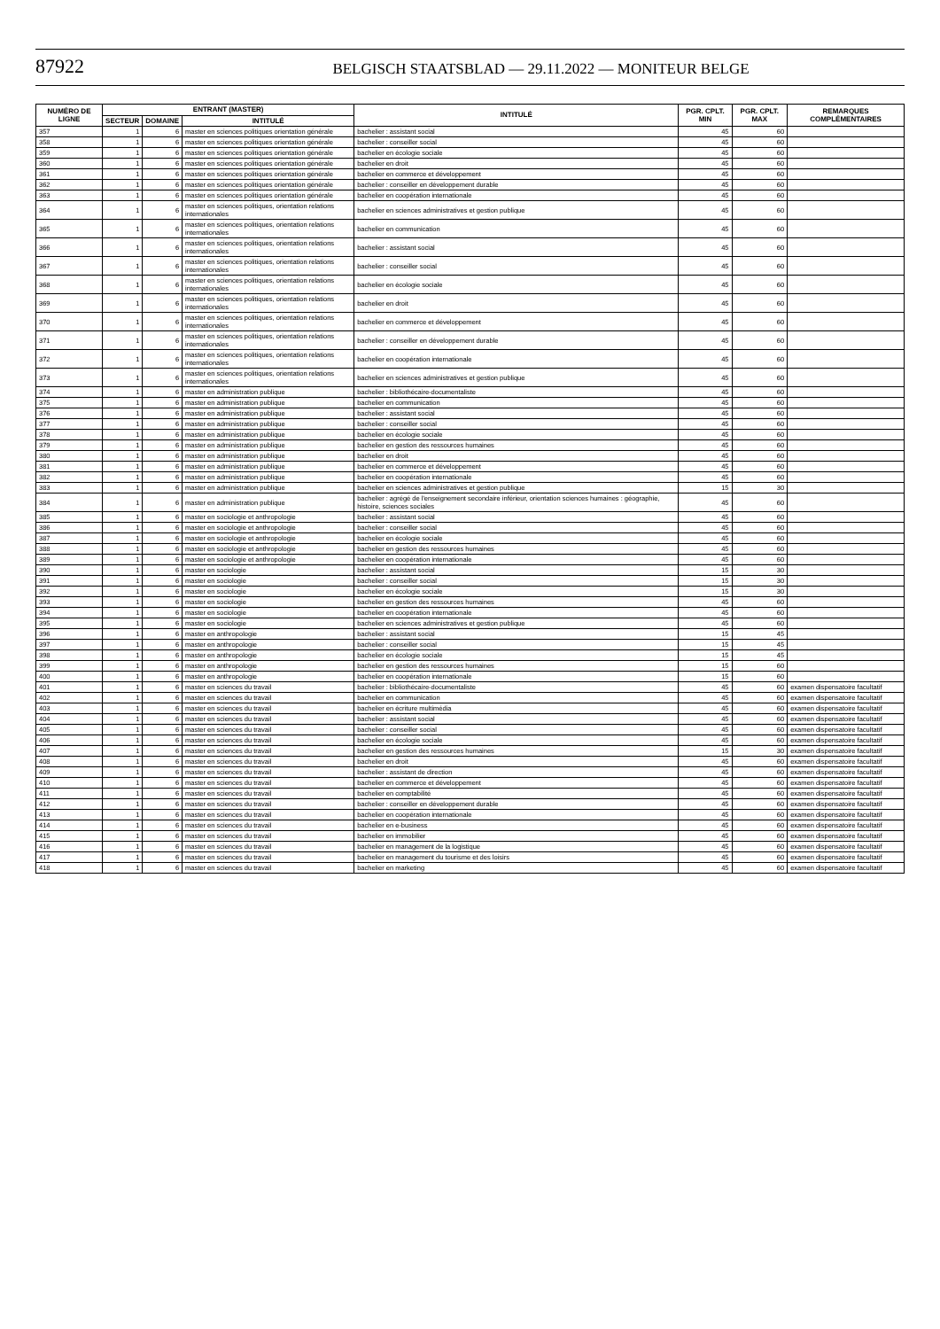87922
BELGISCH STAATSBLAD — 29.11.2022 — MONITEUR BELGE
| NUMÉRO DE LIGNE | ENTRANT (MASTER) | | | INTITULÉ | PGR. CPLT. MIN | PGR. CPLT. MAX | REMARQUES COMPLÉMENTAIRES |
| --- | --- | --- | --- | --- | --- | --- | --- |
| | SECTEUR | DOMAINE | INTITULÉ | | | | |
| 357 | 1 | 6 | master en sciences politiques orientation générale | bachelier : assistant social | 45 | 60 | |
| 358 | 1 | 6 | master en sciences politiques orientation générale | bachelier : conseiller social | 45 | 60 | |
| 359 | 1 | 6 | master en sciences politiques orientation générale | bachelier en écologie sociale | 45 | 60 | |
| 360 | 1 | 6 | master en sciences politiques orientation générale | bachelier en droit | 45 | 60 | |
| 361 | 1 | 6 | master en sciences politiques orientation générale | bachelier en commerce et développement | 45 | 60 | |
| 362 | 1 | 6 | master en sciences politiques orientation générale | bachelier : conseiller en développement durable | 45 | 60 | |
| 363 | 1 | 6 | master en sciences politiques orientation générale | bachelier en coopération internationale | 45 | 60 | |
| 364 | 1 | 6 | master en sciences politiques, orientation relations internationales | bachelier en sciences administratives et gestion publique | 45 | 60 | |
| 365 | 1 | 6 | master en sciences politiques, orientation relations internationales | bachelier en communication | 45 | 60 | |
| 366 | 1 | 6 | master en sciences politiques, orientation relations internationales | bachelier : assistant social | 45 | 60 | |
| 367 | 1 | 6 | master en sciences politiques, orientation relations internationales | bachelier : conseiller social | 45 | 60 | |
| 368 | 1 | 6 | master en sciences politiques, orientation relations internationales | bachelier en écologie sociale | 45 | 60 | |
| 369 | 1 | 6 | master en sciences politiques, orientation relations internationales | bachelier en droit | 45 | 60 | |
| 370 | 1 | 6 | master en sciences politiques, orientation relations internationales | bachelier en commerce et développement | 45 | 60 | |
| 371 | 1 | 6 | master en sciences politiques, orientation relations internationales | bachelier : conseiller en développement durable | 45 | 60 | |
| 372 | 1 | 6 | master en sciences politiques, orientation relations internationales | bachelier en coopération internationale | 45 | 60 | |
| 373 | 1 | 6 | master en sciences politiques, orientation relations internationales | bachelier en sciences administratives et gestion publique | 45 | 60 | |
| 374 | 1 | 6 | master en administration publique | bachelier : bibliothécaire-documentaliste | 45 | 60 | |
| 375 | 1 | 6 | master en administration publique | bachelier en communication | 45 | 60 | |
| 376 | 1 | 6 | master en administration publique | bachelier : assistant social | 45 | 60 | |
| 377 | 1 | 6 | master en administration publique | bachelier : conseiller social | 45 | 60 | |
| 378 | 1 | 6 | master en administration publique | bachelier en écologie sociale | 45 | 60 | |
| 379 | 1 | 6 | master en administration publique | bachelier en gestion des ressources humaines | 45 | 60 | |
| 380 | 1 | 6 | master en administration publique | bachelier en droit | 45 | 60 | |
| 381 | 1 | 6 | master en administration publique | bachelier en commerce et développement | 45 | 60 | |
| 382 | 1 | 6 | master en administration publique | bachelier en coopération internationale | 45 | 60 | |
| 383 | 1 | 6 | master en administration publique | bachelier en sciences administratives et gestion publique | 15 | 30 | |
| 384 | 1 | 6 | master en administration publique | bachelier : agrégé de l'enseignement secondaire inférieur, orientation sciences humaines : géographie, histoire, sciences sociales | 45 | 60 | |
| 385 | 1 | 6 | master en sociologie et anthropologie | bachelier : assistant social | 45 | 60 | |
| 386 | 1 | 6 | master en sociologie et anthropologie | bachelier : conseiller social | 45 | 60 | |
| 387 | 1 | 6 | master en sociologie et anthropologie | bachelier en écologie sociale | 45 | 60 | |
| 388 | 1 | 6 | master en sociologie et anthropologie | bachelier en gestion des ressources humaines | 45 | 60 | |
| 389 | 1 | 6 | master en sociologie et anthropologie | bachelier en coopération internationale | 45 | 60 | |
| 390 | 1 | 6 | master en sociologie | bachelier : assistant social | 15 | 30 | |
| 391 | 1 | 6 | master en sociologie | bachelier : conseiller social | 15 | 30 | |
| 392 | 1 | 6 | master en sociologie | bachelier en écologie sociale | 15 | 30 | |
| 393 | 1 | 6 | master en sociologie | bachelier en gestion des ressources humaines | 45 | 60 | |
| 394 | 1 | 6 | master en sociologie | bachelier en coopération internationale | 45 | 60 | |
| 395 | 1 | 6 | master en sociologie | bachelier en sciences administratives et gestion publique | 45 | 60 | |
| 396 | 1 | 6 | master en anthropologie | bachelier : assistant social | 15 | 45 | |
| 397 | 1 | 6 | master en anthropologie | bachelier : conseiller social | 15 | 45 | |
| 398 | 1 | 6 | master en anthropologie | bachelier en écologie sociale | 15 | 45 | |
| 399 | 1 | 6 | master en anthropologie | bachelier en gestion des ressources humaines | 15 | 60 | |
| 400 | 1 | 6 | master en anthropologie | bachelier en coopération internationale | 15 | 60 | |
| 401 | 1 | 6 | master en sciences du travail | bachelier : bibliothécaire-documentaliste | 45 | 60 | examen dispensatoire facultatif |
| 402 | 1 | 6 | master en sciences du travail | bachelier en communication | 45 | 60 | examen dispensatoire facultatif |
| 403 | 1 | 6 | master en sciences du travail | bachelier en écriture multimédia | 45 | 60 | examen dispensatoire facultatif |
| 404 | 1 | 6 | master en sciences du travail | bachelier : assistant social | 45 | 60 | examen dispensatoire facultatif |
| 405 | 1 | 6 | master en sciences du travail | bachelier : conseiller social | 45 | 60 | examen dispensatoire facultatif |
| 406 | 1 | 6 | master en sciences du travail | bachelier en écologie sociale | 45 | 60 | examen dispensatoire facultatif |
| 407 | 1 | 6 | master en sciences du travail | bachelier en gestion des ressources humaines | 15 | 30 | examen dispensatoire facultatif |
| 408 | 1 | 6 | master en sciences du travail | bachelier en droit | 45 | 60 | examen dispensatoire facultatif |
| 409 | 1 | 6 | master en sciences du travail | bachelier : assistant de direction | 45 | 60 | examen dispensatoire facultatif |
| 410 | 1 | 6 | master en sciences du travail | bachelier en commerce et développement | 45 | 60 | examen dispensatoire facultatif |
| 411 | 1 | 6 | master en sciences du travail | bachelier en comptabilité | 45 | 60 | examen dispensatoire facultatif |
| 412 | 1 | 6 | master en sciences du travail | bachelier : conseiller en développement durable | 45 | 60 | examen dispensatoire facultatif |
| 413 | 1 | 6 | master en sciences du travail | bachelier en coopération internationale | 45 | 60 | examen dispensatoire facultatif |
| 414 | 1 | 6 | master en sciences du travail | bachelier en e-business | 45 | 60 | examen dispensatoire facultatif |
| 415 | 1 | 6 | master en sciences du travail | bachelier en immobilier | 45 | 60 | examen dispensatoire facultatif |
| 416 | 1 | 6 | master en sciences du travail | bachelier en management de la logistique | 45 | 60 | examen dispensatoire facultatif |
| 417 | 1 | 6 | master en sciences du travail | bachelier en management du tourisme et des loisirs | 45 | 60 | examen dispensatoire facultatif |
| 418 | 1 | 6 | master en sciences du travail | bachelier en marketing | 45 | 60 | examen dispensatoire facultatif |